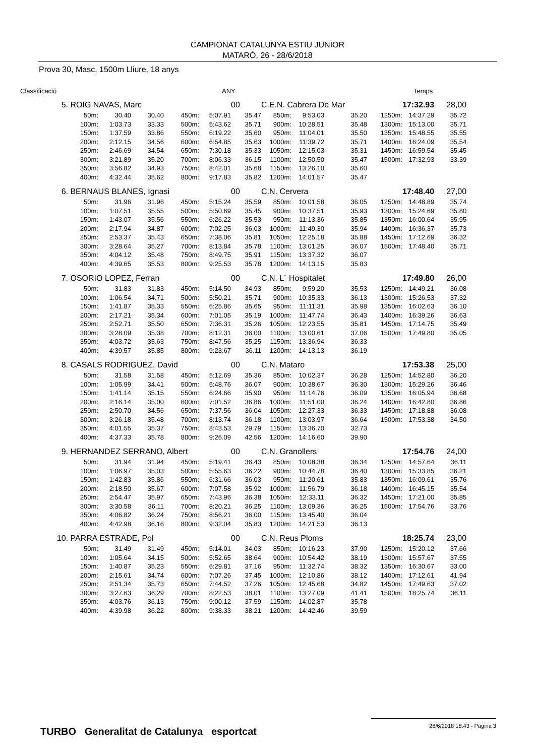CAMPIONAT CATALUNYA ESTIU JUNIOR
MATARÓ, 26 - 28/6/2018
Prova 30, Masc, 1500m Lliure, 18 anys
Classificació ANY Temps
| 5. | ROIG NAVAS, Marc | | | | | 00 | C.E.N. Cabrera De Mar | | | | 17:32.93 | 28,00 |
| | 50m: | 30.40 | 30.40 | 450m: | 5:07.91 | 35.47 | 850m: | 9:53.03 | 35.20 | 1250m: | 14:37.29 | 35.72 |
| | 100m: | 1:03.73 | 33.33 | 500m: | 5:43.62 | 35.71 | 900m: | 10:28.51 | 35.48 | 1300m: | 15:13.00 | 35.71 |
| | 150m: | 1:37.59 | 33.86 | 550m: | 6:19.22 | 35.60 | 950m: | 11:04.01 | 35.50 | 1350m: | 15:48.55 | 35.55 |
| | 200m: | 2:12.15 | 34.56 | 600m: | 6:54.85 | 35.63 | 1000m: | 11:39.72 | 35.71 | 1400m: | 16:24.09 | 35.54 |
| | 250m: | 2:46.69 | 34.54 | 650m: | 7:30.18 | 35.33 | 1050m: | 12:15.03 | 35.31 | 1450m: | 16:59.54 | 35.45 |
| | 300m: | 3:21.89 | 35.20 | 700m: | 8:06.33 | 36.15 | 1100m: | 12:50.50 | 35.47 | 1500m: | 17:32.93 | 33.39 |
| | 350m: | 3:56.82 | 34.93 | 750m: | 8:42.01 | 35.68 | 1150m: | 13:26.10 | 35.60 | | | |
| | 400m: | 4:32.44 | 35.62 | 800m: | 9:17.83 | 35.82 | 1200m: | 14:01.57 | 35.47 | | | |
| 6. | BERNAUS BLANES, Ignasi | | | | | 00 | C.N. Cervera | | | | 17:48.40 | 27,00 |
| | 50m: | 31.96 | 31.96 | 450m: | 5:15.24 | 35.59 | 850m: | 10:01.58 | 36.05 | 1250m: | 14:48.89 | 35.74 |
| | 100m: | 1:07.51 | 35.55 | 500m: | 5:50.69 | 35.45 | 900m: | 10:37.51 | 35.93 | 1300m: | 15:24.69 | 35.80 |
| | 150m: | 1:43.07 | 35.56 | 550m: | 6:26.22 | 35.53 | 950m: | 11:13.36 | 35.85 | 1350m: | 16:00.64 | 35.95 |
| | 200m: | 2:17.94 | 34.87 | 600m: | 7:02.25 | 36.03 | 1000m: | 11:49.30 | 35.94 | 1400m: | 16:36.37 | 35.73 |
| | 250m: | 2:53.37 | 35.43 | 650m: | 7:38.06 | 35.81 | 1050m: | 12:25.18 | 35.88 | 1450m: | 17:12.69 | 36.32 |
| | 300m: | 3:28.64 | 35.27 | 700m: | 8:13.84 | 35.78 | 1100m: | 13:01.25 | 36.07 | 1500m: | 17:48.40 | 35.71 |
| | 350m: | 4:04.12 | 35.48 | 750m: | 8:49.75 | 35.91 | 1150m: | 13:37.32 | 36.07 | | | |
| | 400m: | 4:39.65 | 35.53 | 800m: | 9:25.53 | 35.78 | 1200m: | 14:13.15 | 35.83 | | | |
| 7. | OSORIO LOPEZ, Ferran | | | | | 00 | C.N. L´ Hospitalet | | | | 17:49.80 | 26,00 |
| | 50m: | 31.83 | 31.83 | 450m: | 5:14.50 | 34.93 | 850m: | 9:59.20 | 35.53 | 1250m: | 14:49.21 | 36.08 |
| | 100m: | 1:06.54 | 34.71 | 500m: | 5:50.21 | 35.71 | 900m: | 10:35.33 | 36.13 | 1300m: | 15:26.53 | 37.32 |
| | 150m: | 1:41.87 | 35.33 | 550m: | 6:25.86 | 35.65 | 950m: | 11:11.31 | 35.98 | 1350m: | 16:02.63 | 36.10 |
| | 200m: | 2:17.21 | 35.34 | 600m: | 7:01.05 | 35.19 | 1000m: | 11:47.74 | 36.43 | 1400m: | 16:39.26 | 36.63 |
| | 250m: | 2:52.71 | 35.50 | 650m: | 7:36.31 | 35.26 | 1050m: | 12:23.55 | 35.81 | 1450m: | 17:14.75 | 35.49 |
| | 300m: | 3:28.09 | 35.38 | 700m: | 8:12.31 | 36.00 | 1100m: | 13:00.61 | 37.06 | 1500m: | 17:49.80 | 35.05 |
| | 350m: | 4:03.72 | 35.63 | 750m: | 8:47.56 | 35.25 | 1150m: | 13:36.94 | 36.33 | | | |
| | 400m: | 4:39.57 | 35.85 | 800m: | 9:23.67 | 36.11 | 1200m: | 14:13.13 | 36.19 | | | |
| 8. | CASALS RODRIGUEZ, David | | | | | 00 | C.N. Mataro | | | | 17:53.38 | 25,00 |
| | 50m: | 31.58 | 31.58 | 450m: | 5:12.69 | 35.36 | 850m: | 10:02.37 | 36.28 | 1250m: | 14:52.80 | 36.20 |
| | 100m: | 1:05.99 | 34.41 | 500m: | 5:48.76 | 36.07 | 900m: | 10:38.67 | 36.30 | 1300m: | 15:29.26 | 36.46 |
| | 150m: | 1:41.14 | 35.15 | 550m: | 6:24.66 | 35.90 | 950m: | 11:14.76 | 36.09 | 1350m: | 16:05.94 | 36.68 |
| | 200m: | 2:16.14 | 35.00 | 600m: | 7:01.52 | 36.86 | 1000m: | 11:51.00 | 36.24 | 1400m: | 16:42.80 | 36.86 |
| | 250m: | 2:50.70 | 34.56 | 650m: | 7:37.56 | 36.04 | 1050m: | 12:27.33 | 36.33 | 1450m: | 17:18.88 | 36.08 |
| | 300m: | 3:26.18 | 35.48 | 700m: | 8:13.74 | 36.18 | 1100m: | 13:03.97 | 36.64 | 1500m: | 17:53.38 | 34.50 |
| | 350m: | 4:01.55 | 35.37 | 750m: | 8:43.53 | 29.79 | 1150m: | 13:36.70 | 32.73 | | | |
| | 400m: | 4:37.33 | 35.78 | 800m: | 9:26.09 | 42.56 | 1200m: | 14:16.60 | 39.90 | | | |
| 9. | HERNANDEZ SERRANO, Albert | | | | | 00 | C.N. Granollers | | | | 17:54.76 | 24,00 |
| | 50m: | 31.94 | 31.94 | 450m: | 5:19.41 | 36.43 | 850m: | 10:08.38 | 36.34 | 1250m: | 14:57.64 | 36.11 |
| | 100m: | 1:06.97 | 35.03 | 500m: | 5:55.63 | 36.22 | 900m: | 10:44.78 | 36.40 | 1300m: | 15:33.85 | 36.21 |
| | 150m: | 1:42.83 | 35.86 | 550m: | 6:31.66 | 36.03 | 950m: | 11:20.61 | 35.83 | 1350m: | 16:09.61 | 35.76 |
| | 200m: | 2:18.50 | 35.67 | 600m: | 7:07.58 | 35.92 | 1000m: | 11:56.79 | 36.18 | 1400m: | 16:45.15 | 35.54 |
| | 250m: | 2:54.47 | 35.97 | 650m: | 7:43.96 | 36.38 | 1050m: | 12:33.11 | 36.32 | 1450m: | 17:21.00 | 35.85 |
| | 300m: | 3:30.58 | 36.11 | 700m: | 8:20.21 | 36.25 | 1100m: | 13:09.36 | 36.25 | 1500m: | 17:54.76 | 33.76 |
| | 350m: | 4:06.82 | 36.24 | 750m: | 8:56.21 | 36.00 | 1150m: | 13:45.40 | 36.04 | | | |
| | 400m: | 4:42.98 | 36.16 | 800m: | 9:32.04 | 35.83 | 1200m: | 14:21.53 | 36.13 | | | |
| 10. | PARRA ESTRADE, Pol | | | | | 00 | C.N. Reus Ploms | | | | 18:25.74 | 23,00 |
| | 50m: | 31.49 | 31.49 | 450m: | 5:14.01 | 34.03 | 850m: | 10:16.23 | 37.90 | 1250m: | 15:20.12 | 37.66 |
| | 100m: | 1:05.64 | 34.15 | 500m: | 5:52.65 | 38.64 | 900m: | 10:54.42 | 38.19 | 1300m: | 15:57.67 | 37.55 |
| | 150m: | 1:40.87 | 35.23 | 550m: | 6:29.81 | 37.16 | 950m: | 11:32.74 | 38.32 | 1350m: | 16:30.67 | 33.00 |
| | 200m: | 2:15.61 | 34.74 | 600m: | 7:07.26 | 37.45 | 1000m: | 12:10.86 | 38.12 | 1400m: | 17:12.61 | 41.94 |
| | 250m: | 2:51.34 | 35.73 | 650m: | 7:44.52 | 37.26 | 1050m: | 12:45.68 | 34.82 | 1450m: | 17:49.63 | 37.02 |
| | 300m: | 3:27.63 | 36.29 | 700m: | 8:22.53 | 38.01 | 1100m: | 13:27.09 | 41.41 | 1500m: | 18:25.74 | 36.11 |
| | 350m: | 4:03.76 | 36.13 | 750m: | 9:00.12 | 37.59 | 1150m: | 14:02.87 | 35.78 | | | |
| | 400m: | 4:39.98 | 36.22 | 800m: | 9:38.33 | 38.21 | 1200m: | 14:42.46 | 39.59 | | | |
TURBO Generalitat de Catalunya esportcat
28/6/2018 18:43 - Pàgina 3